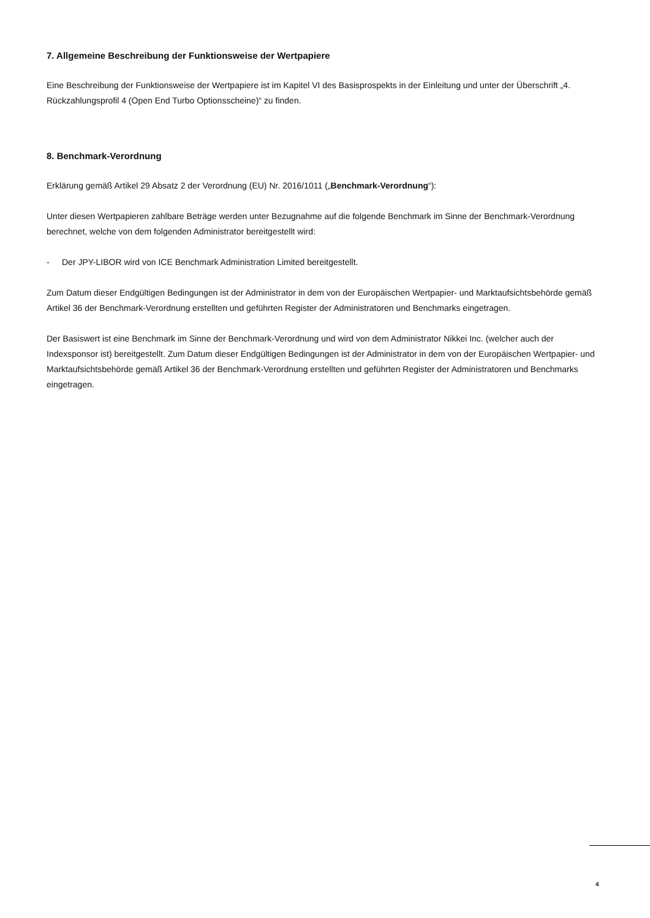7. Allgemeine Beschreibung der Funktionsweise der Wertpapiere
Eine Beschreibung der Funktionsweise der Wertpapiere ist im Kapitel VI des Basisprospekts in der Einleitung und unter der Überschrift „4. Rückzahlungsprofil 4 (Open End Turbo Optionsscheine)“ zu finden.
8. Benchmark-Verordnung
Erklärung gemäß Artikel 29 Absatz 2 der Verordnung (EU) Nr. 2016/1011 („Benchmark-Verordnung“):
Unter diesen Wertpapieren zahlbare Beträge werden unter Bezugnahme auf die folgende Benchmark im Sinne der Benchmark-Verordnung berechnet, welche von dem folgenden Administrator bereitgestellt wird:
- Der JPY-LIBOR wird von ICE Benchmark Administration Limited bereitgestellt.
Zum Datum dieser Endgültigen Bedingungen ist der Administrator in dem von der Europäischen Wertpapier- und Marktaufsichtsbehörde gemäß Artikel 36 der Benchmark-Verordnung erstellten und geführten Register der Administratoren und Benchmarks eingetragen.
Der Basiswert ist eine Benchmark im Sinne der Benchmark-Verordnung und wird von dem Administrator Nikkei Inc. (welcher auch der Indexsponsor ist) bereitgestellt. Zum Datum dieser Endgültigen Bedingungen ist der Administrator in dem von der Europäischen Wertpapier- und Marktaufsichtsbehörde gemäß Artikel 36 der Benchmark-Verordnung erstellten und geführten Register der Administratoren und Benchmarks eingetragen.
4